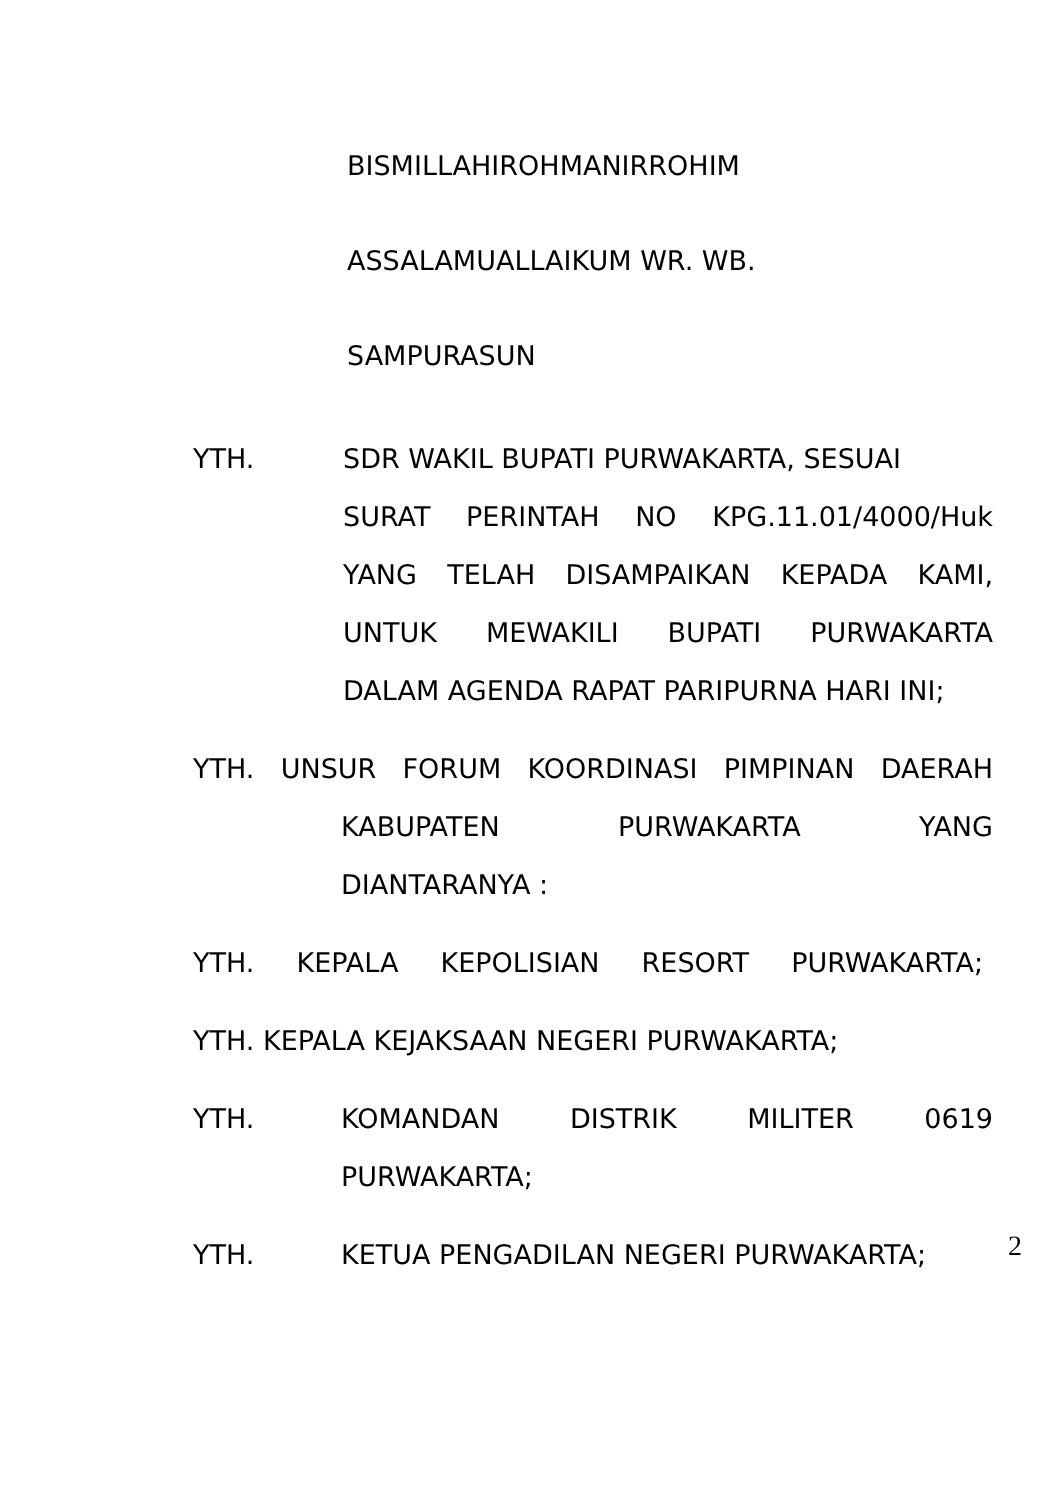BISMILLAHIROHMANIRROHIM
ASSALAMUALLAIKUM WR. WB.
SAMPURASUN
YTH. SDR WAKIL BUPATI PURWAKARTA, SESUAI
SURAT PERINTAH NO KPG.11.01/4000/Huk
YANG TELAH DISAMPAIKAN KEPADA KAMI,
UNTUK MEWAKILI BUPATI PURWAKARTA
DALAM AGENDA RAPAT PARIPURNA HARI INI;
YTH. UNSUR FORUM KOORDINASI PIMPINAN DAERAH
KABUPATEN PURWAKARTA YANG
DIANTARANYA :
YTH. KEPALA KEPOLISIAN RESORT PURWAKARTA;
YTH. KEPALA KEJAKSAAN NEGERI PURWAKARTA;
YTH.
KOMANDAN DISTRIK MILITER 0619
PURWAKARTA;
YTH. KETUA PENGADILAN NEGERI PURWAKARTA;
2